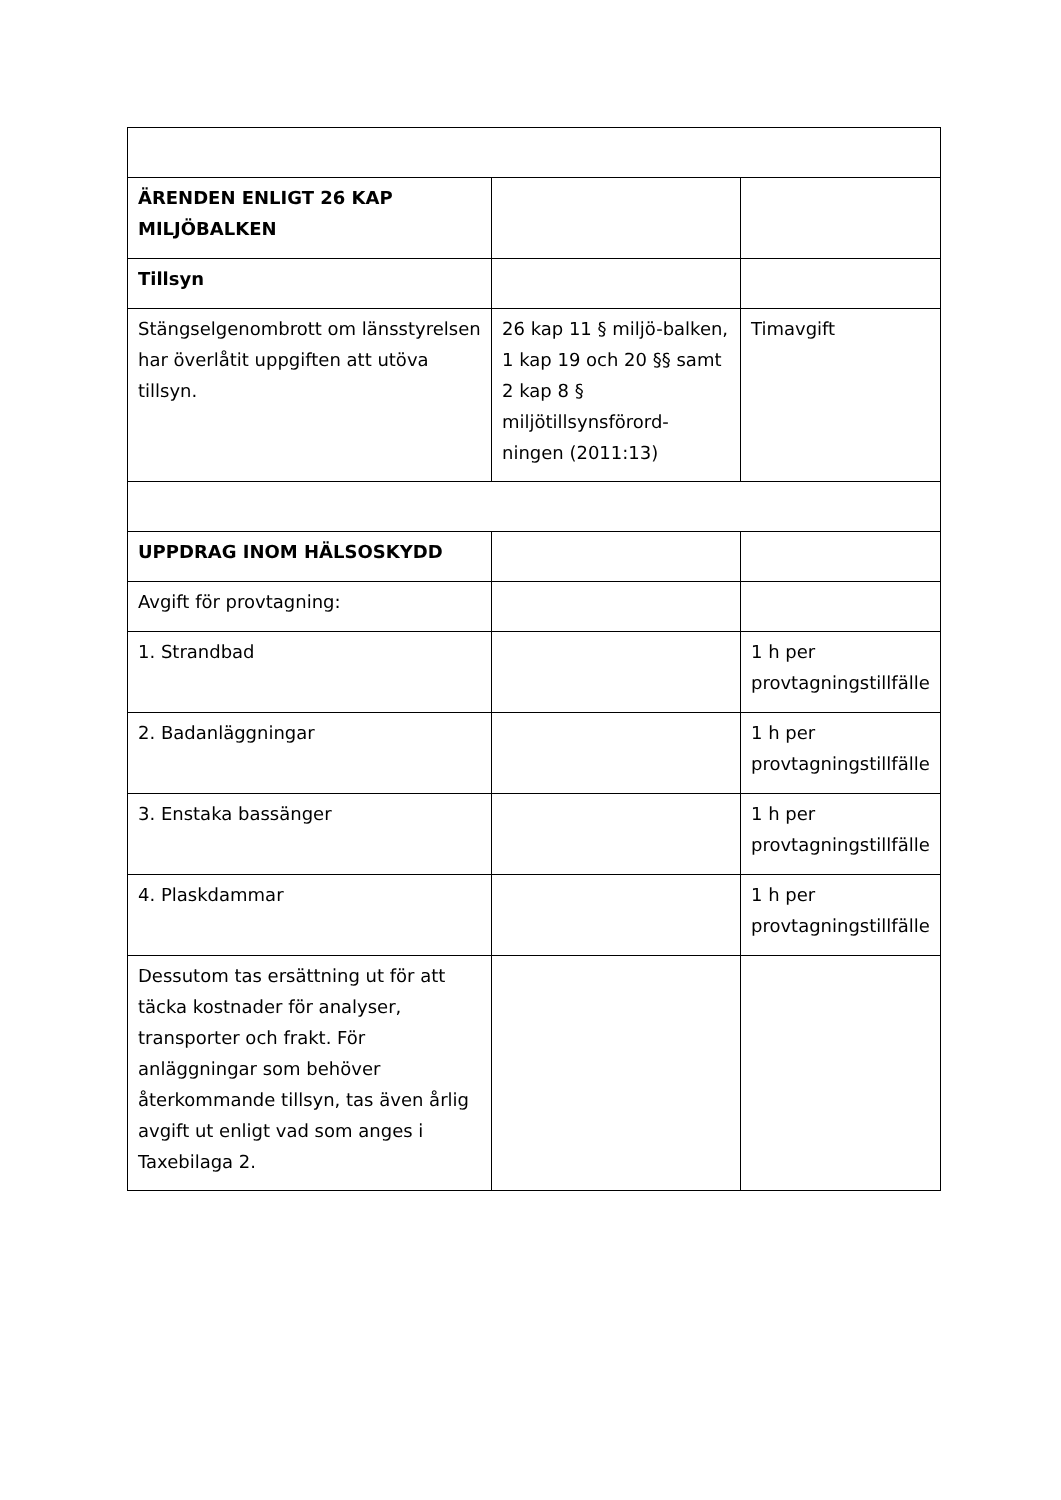| ÄRENDEN ENLIGT 26 KAP MILJÖBALKEN | | |
| Tillsyn | | |
| Stängselgenombrott om länsstyrelsen har överlåtit uppgiften att utöva tillsyn. | 26 kap 11 § miljö-balken, 1 kap 19 och 20 §§ samt 2 kap 8 § miljötillsynsförord-ningen (2011:13) | Timavgift |
| UPPDRAG INOM HÄLSOSKYDD | | |
| Avgift för provtagning: | | |
| 1. Strandbad | | 1 h per provtagningstillfälle |
| 2. Badanläggningar | | 1 h per provtagningstillfälle |
| 3. Enstaka bassänger | | 1 h per provtagningstillfälle |
| 4. Plaskdammar | | 1 h per provtagningstillfälle |
| Dessutom tas ersättning ut för att täcka kostnader för analyser, transporter och frakt. För anläggningar som behöver återkommande tillsyn, tas även årlig avgift ut enligt vad som anges i Taxebilaga 2. | | |